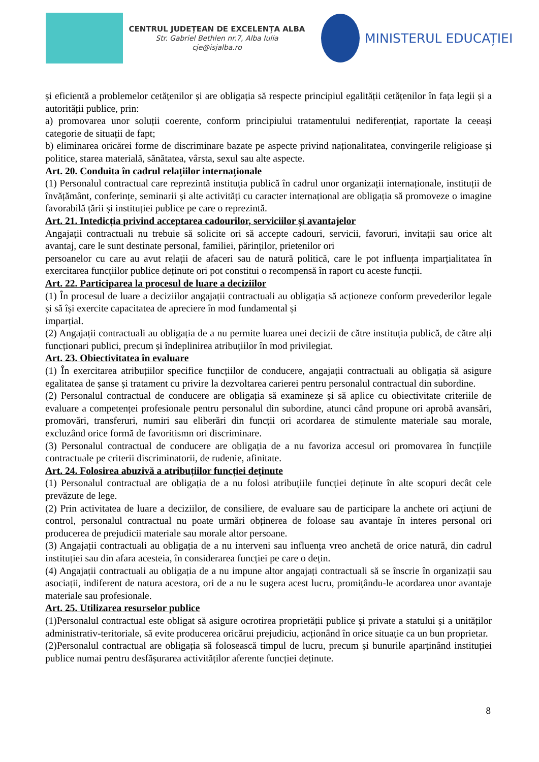CENTRUL JUDEȚEAN DE EXCELENȚA ALBA
Str. Gabriel Bethlen nr.7, Alba Iulia
cje@isjalba.ro
MINISTERUL EDUCAȚIEI
și eficientă a problemelor cetățenilor și are obligația să respecte principiul egalității cetățenilor în fața legii și a autorității publice, prin:
a) promovarea unor soluții coerente, conform principiului tratamentului nediferențiat, raportate la ceeași categorie de situații de fapt;
b) eliminarea oricărei forme de discriminare bazate pe aspecte privind naționalitatea, convingerile religioase și politice, starea materială, sănătatea, vârsta, sexul sau alte aspecte.
Art. 20. Conduita în cadrul relațiilor internaționale
(1) Personalul contractual care reprezintă instituția publică în cadrul unor organizații internaționale, instituții de învățământ, conferințe, seminarii și alte activități cu caracter internațional are obligația să promoveze o imagine favorabilă țării și instituției publice pe care o reprezintă.
Art. 21. Intedicția privind acceptarea cadourilor, serviciilor și avantajelor
Angajații contractuali nu trebuie să solicite ori să accepte cadouri, servicii, favoruri, invitații sau orice alt avantaj, care le sunt destinate personal, familiei, părinților, prietenilor ori
persoanelor cu care au avut relații de afaceri sau de natură politică, care le pot influența imparțialitatea în exercitarea funcțiilor publice deținute ori pot constitui o recompensă în raport cu aceste funcții.
Art. 22. Participarea la procesul de luare a deciziilor
(1) În procesul de luare a deciziilor angajații contractuali au obligația să acționeze conform prevederilor legale și să își exercite capacitatea de apreciere în mod fundamental și
imparțial.
(2) Angajații contractuali au obligația de a nu permite luarea unei decizii de către instituția publică, de către alți funcționari publici, precum și îndeplinirea atribuțiilor în mod privilegiat.
Art. 23. Obiectivitatea în evaluare
(1) În exercitarea atribuțiilor specifice funcțiilor de conducere, angajații contractuali au obligația să asigure egalitatea de șanse și tratament cu privire la dezvoltarea carierei pentru personalul contractual din subordine.
(2) Personalul contractual de conducere are obligația să examineze și să aplice cu obiectivitate criteriile de evaluare a competenței profesionale pentru personalul din subordine, atunci când propune ori aprobă avansări, promovări, transferuri, numiri sau eliberări din funcții ori acordarea de stimulente materiale sau morale, excluzând orice formă de favoritismn ori discriminare.
(3) Personalul contractual de conducere are obligația de a nu favoriza accesul ori promovarea în funcțiile contractuale pe criterii discriminatorii, de rudenie, afinitate.
Art. 24. Folosirea abuzivă a atribuțiilor funcției deținute
(1) Personalul contractual are obligația de a nu folosi atribuțiile funcției deținute în alte scopuri decât cele prevăzute de lege.
(2) Prin activitatea de luare a deciziilor, de consiliere, de evaluare sau de participare la anchete ori acțiuni de control, personalul contractual nu poate urmări obținerea de foloase sau avantaje în interes personal ori producerea de prejudicii materiale sau morale altor persoane.
(3) Angajații contractuali au obligația de a nu interveni sau influența vreo anchetă de orice natură, din cadrul instituției sau din afara acesteia, în considerarea funcției pe care o dețin.
(4) Angajații contractuali au obligația de a nu impune altor angajați contractuali să se înscrie în organizații sau asociații, indiferent de natura acestora, ori de a nu le sugera acest lucru, promițându-le acordarea unor avantaje materiale sau profesionale.
Art. 25. Utilizarea resurselor publice
(1)Personalul contractual este obligat să asigure ocrotirea proprietății publice și private a statului și a unităților administrativ-teritoriale, să evite producerea oricărui prejudiciu, acționând în orice situație ca un bun proprietar.
(2)Personalul contractual are obligația să folosească timpul de lucru, precum și bunurile aparținând instituției publice numai pentru desfășurarea activităților aferente funcției deținute.
8